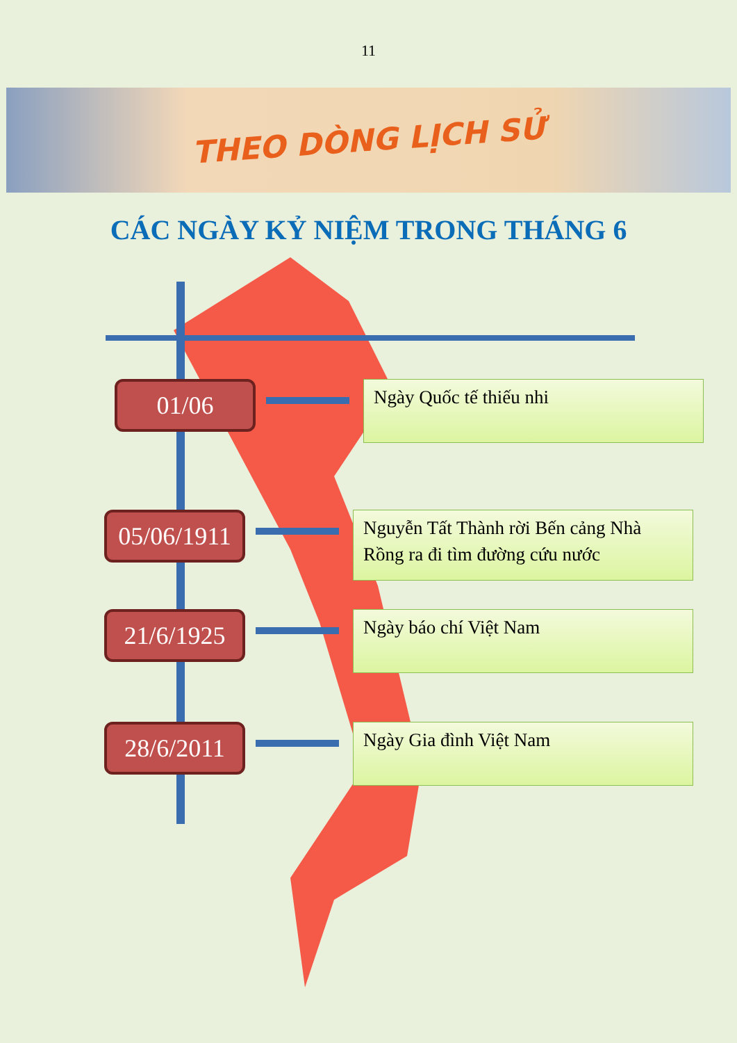11
THEO DÒNG LỊCH SỬ
CÁC NGÀY KỶ NIỆM TRONG THÁNG 6
01/06
Ngày Quốc tế thiếu nhi
05/06/1911
Nguyễn Tất Thành rời Bến cảng Nhà Rồng ra đi tìm đường cứu nước
21/6/1925
Ngày báo chí Việt Nam
28/6/2011
Ngày Gia đình Việt Nam